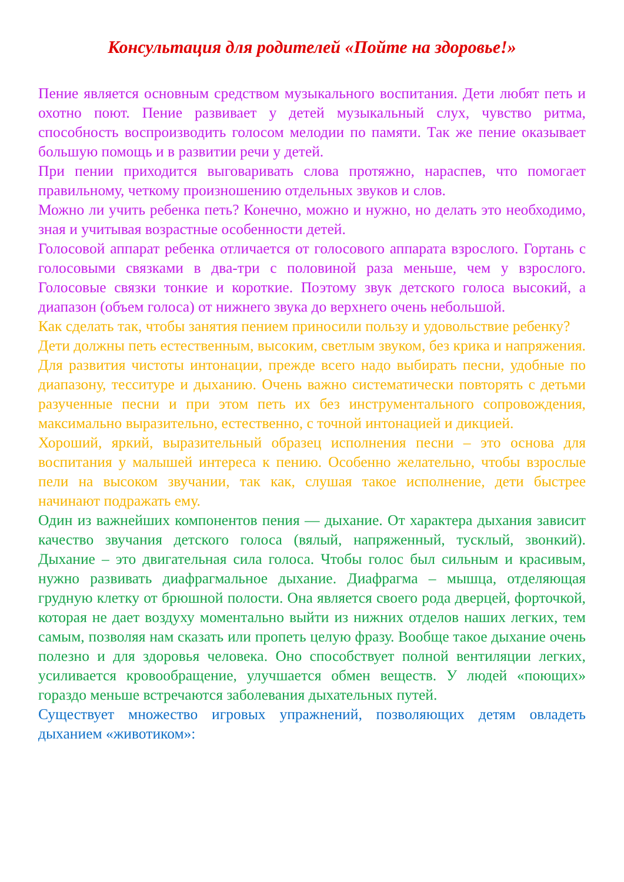Консультация для родителей «Пойте на здоровье!»
Пение является основным средством музыкального воспитания. Дети любят петь и охотно поют. Пение развивает у детей музыкальный слух, чувство ритма, способность воспроизводить голосом мелодии по памяти. Так же пение оказывает большую помощь и в развитии речи у детей.
При пении приходится выговаривать слова протяжно, нараспев, что помогает правильному, четкому произношению отдельных звуков и слов.
Можно ли учить ребенка петь? Конечно, можно и нужно, но делать это необходимо, зная и учитывая возрастные особенности детей.
Голосовой аппарат ребенка отличается от голосового аппарата взрослого. Гортань с голосовыми связками в два-три с половиной раза меньше, чем у взрослого. Голосовые связки тонкие и короткие. Поэтому звук детского голоса высокий, а диапазон (объем голоса) от нижнего звука до верхнего очень небольшой.
Как сделать так, чтобы занятия пением приносили пользу и удовольствие ребенку?
Дети должны петь естественным, высоким, светлым звуком, без крика и напряжения. Для развития чистоты интонации, прежде всего надо выбирать песни, удобные по диапазону, тесситуре и дыханию. Очень важно систематически повторять с детьми разученные песни и при этом петь их без инструментального сопровождения, максимально выразительно, естественно, с точной интонацией и дикцией.
Хороший, яркий, выразительный образец исполнения песни – это основа для воспитания у малышей интереса к пению. Особенно желательно, чтобы взрослые пели на высоком звучании, так как, слушая такое исполнение, дети быстрее начинают подражать ему.
Один из важнейших компонентов пения — дыхание. От характера дыхания зависит качество звучания детского голоса (вялый, напряженный, тусклый, звонкий). Дыхание – это двигательная сила голоса. Чтобы голос был сильным и красивым, нужно развивать диафрагмальное дыхание. Диафрагма – мышца, отделяющая грудную клетку от брюшной полости. Она является своего рода дверцей, форточкой, которая не дает воздуху моментально выйти из нижних отделов наших легких, тем самым, позволяя нам сказать или пропеть целую фразу. Вообще такое дыхание очень полезно и для здоровья человека. Оно способствует полной вентиляции легких, усиливается кровообращение, улучшается обмен веществ. У людей «поющих» гораздо меньше встречаются заболевания дыхательных путей.
Существует множество игровых упражнений, позволяющих детям овладеть дыханием «животиком»: